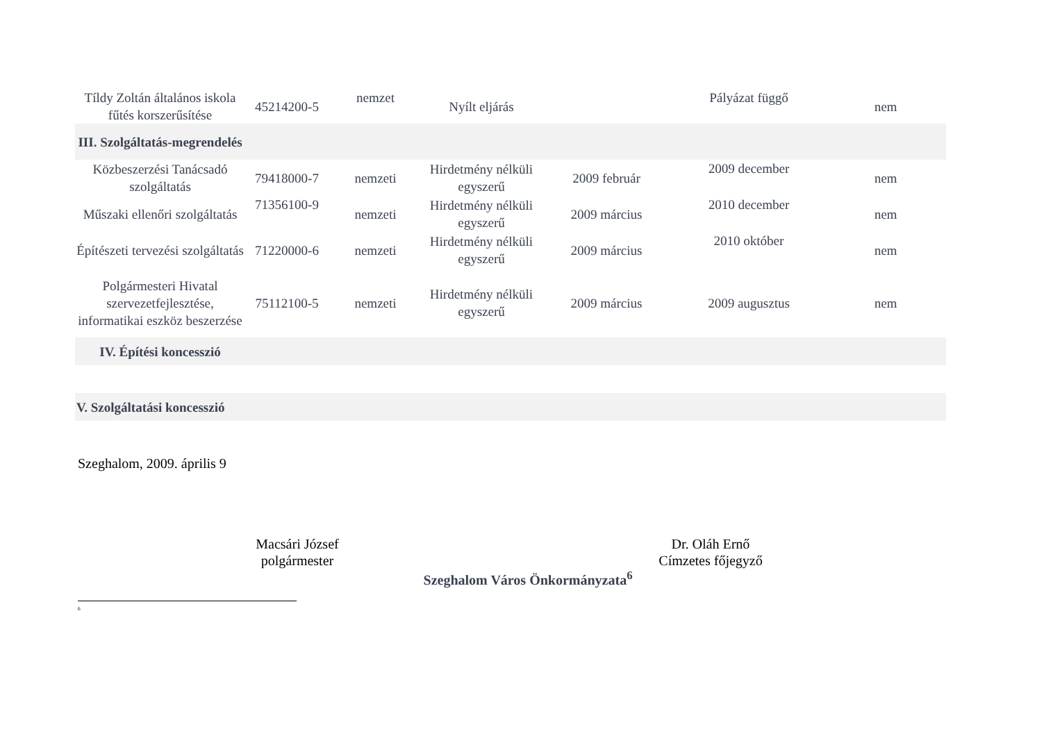| Tíldy Zoltán általános iskola fűtés korszerűsítése | 45214200-5 | nemzet | Nyílt eljárás | | Pályázat függő | nem |
| III. Szolgáltatás-megrendelés | | | | | | |
| Közbeszerzési Tanácsadó szolgáltatás | 79418000-7 | nemzeti | Hirdetmény nélküli egyszerű | 2009 február | 2009 december | nem |
| Műszaki ellenőri szolgáltatás | 71356100-9 | nemzeti | Hirdetmény nélküli egyszerű | 2009 március | 2010 december | nem |
| Építészeti tervezési szolgáltatás | 71220000-6 | nemzeti | Hirdetmény nélküli egyszerű | 2009 március | 2010 október | nem |
| Polgármesteri Hivatal szervezetfejlesztése, informatikai eszköz beszerzése | 75112100-5 | nemzeti | Hirdetmény nélküli egyszerű | 2009 március | 2009 augusztus | nem |
| IV. Építési koncesszió | | | | | | |
| V. Szolgáltatási koncesszió | | | | | | |
Szeghalom, 2009. április 9
Macsári József
polgármester
Dr. Oláh Ernő
Címzetes főjegyző
Szeghalom Város Önkormányzata<sup>6</sup>
<sup>6</sup>